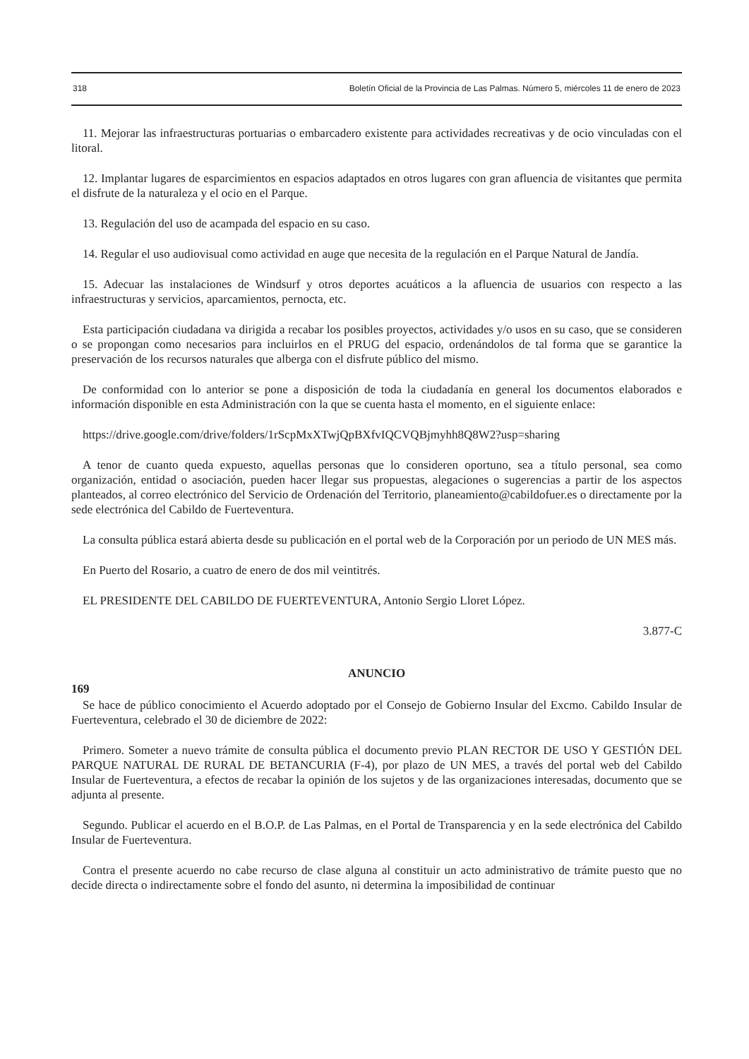318 Boletín Oficial de la Provincia de Las Palmas. Número 5, miércoles 11 de enero de 2023
11. Mejorar las infraestructuras portuarias o embarcadero existente para actividades recreativas y de ocio vinculadas con el litoral.
12. Implantar lugares de esparcimientos en espacios adaptados en otros lugares con gran afluencia de visitantes que permita el disfrute de la naturaleza y el ocio en el Parque.
13. Regulación del uso de acampada del espacio en su caso.
14. Regular el uso audiovisual como actividad en auge que necesita de la regulación en el Parque Natural de Jandía.
15. Adecuar las instalaciones de Windsurf y otros deportes acuáticos a la afluencia de usuarios con respecto a las infraestructuras y servicios, aparcamientos, pernocta, etc.
Esta participación ciudadana va dirigida a recabar los posibles proyectos, actividades y/o usos en su caso, que se consideren o se propongan como necesarios para incluirlos en el PRUG del espacio, ordenándolos de tal forma que se garantice la preservación de los recursos naturales que alberga con el disfrute público del mismo.
De conformidad con lo anterior se pone a disposición de toda la ciudadanía en general los documentos elaborados e información disponible en esta Administración con la que se cuenta hasta el momento, en el siguiente enlace:
https://drive.google.com/drive/folders/1rScpMxXTwjQpBXfvIQCVQBjmyhh8Q8W2?usp=sharing
A tenor de cuanto queda expuesto, aquellas personas que lo consideren oportuno, sea a título personal, sea como organización, entidad o asociación, pueden hacer llegar sus propuestas, alegaciones o sugerencias a partir de los aspectos planteados, al correo electrónico del Servicio de Ordenación del Territorio, planeamiento@cabildofuer.es o directamente por la sede electrónica del Cabildo de Fuerteventura.
La consulta pública estará abierta desde su publicación en el portal web de la Corporación por un periodo de UN MES más.
En Puerto del Rosario, a cuatro de enero de dos mil veintitrés.
EL PRESIDENTE DEL CABILDO DE FUERTEVENTURA, Antonio Sergio Lloret López.
3.877-C
ANUNCIO
169
Se hace de público conocimiento el Acuerdo adoptado por el Consejo de Gobierno Insular del Excmo. Cabildo Insular de Fuerteventura, celebrado el 30 de diciembre de 2022:
Primero. Someter a nuevo trámite de consulta pública el documento previo PLAN RECTOR DE USO Y GESTIÓN DEL PARQUE NATURAL DE RURAL DE BETANCURIA (F-4), por plazo de UN MES, a través del portal web del Cabildo Insular de Fuerteventura, a efectos de recabar la opinión de los sujetos y de las organizaciones interesadas, documento que se adjunta al presente.
Segundo. Publicar el acuerdo en el B.O.P. de Las Palmas, en el Portal de Transparencia y en la sede electrónica del Cabildo Insular de Fuerteventura.
Contra el presente acuerdo no cabe recurso de clase alguna al constituir un acto administrativo de trámite puesto que no decide directa o indirectamente sobre el fondo del asunto, ni determina la imposibilidad de continuar